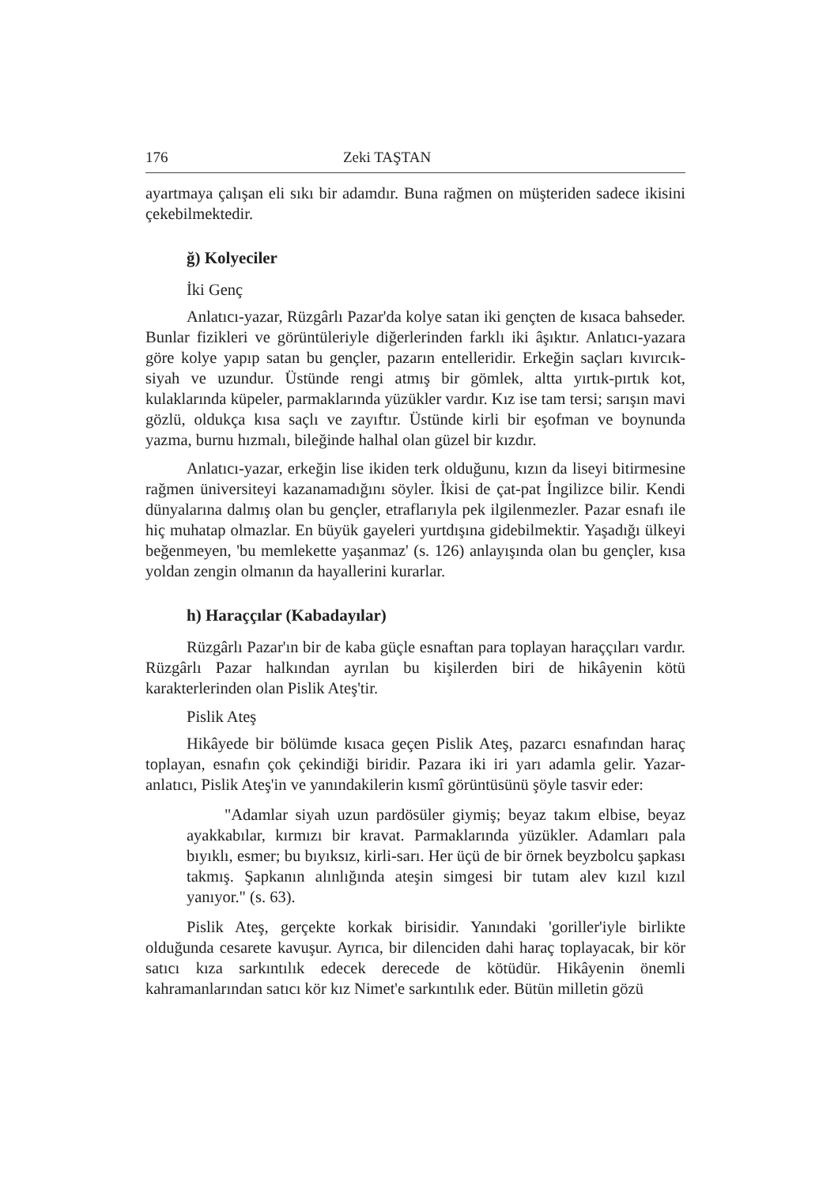176 Zeki TAŞTAN
ayartmaya çalışan eli sıkı bir adamdır. Buna rağmen on müşteriden sadece ikisini çekebilmektedir.
ğ) Kolyeciler
İki Genç
Anlatıcı-yazar, Rüzgârlı Pazar'da kolye satan iki gençten de kısaca bahseder. Bunlar fizikleri ve görüntüleriyle diğerlerinden farklı iki âşıktır. Anlatıcı-yazara göre kolye yapıp satan bu gençler, pazarın entelleridir. Erkeğin saçları kıvırcık-siyah ve uzundur. Üstünde rengi atmış bir gömlek, altta yırtık-pırtık kot, kulaklarında küpeler, parmaklarında yüzükler vardır. Kız ise tam tersi; sarışın mavi gözlü, oldukça kısa saçlı ve zayıftır. Üstünde kirli bir eşofman ve boynunda yazma, burnu hızmalı, bileğinde halhal olan güzel bir kızdır.
Anlatıcı-yazar, erkeğin lise ikiden terk olduğunu, kızın da liseyi bitirmesine rağmen üniversiteyi kazanamadığını söyler. İkisi de çat-pat İngilizce bilir. Kendi dünyalarına dalmış olan bu gençler, etraflarıyla pek ilgilenmezler. Pazar esnafı ile hiç muhatap olmazlar. En büyük gayeleri yurtdışına gidebilmektir. Yaşadığı ülkeyi beğenmeyen, 'bu memlekette yaşanmaz' (s. 126) anlayışında olan bu gençler, kısa yoldan zengin olmanın da hayallerini kurarlar.
h) Haraççılar (Kabadayılar)
Rüzgârlı Pazar'ın bir de kaba güçle esnaftan para toplayan haraççıları vardır. Rüzgârlı Pazar halkından ayrılan bu kişilerden biri de hikâyenin kötü karakterlerinden olan Pislik Ateş'tir.
Pislik Ateş
Hikâyede bir bölümde kısaca geçen Pislik Ateş, pazarcı esnafından haraç toplayan, esnafın çok çekindiği biridir. Pazara iki iri yarı adamla gelir. Yazar-anlatıcı, Pislik Ateş'in ve yanındakilerin kısmî görüntüsünü şöyle tasvir eder:
"Adamlar siyah uzun pardösüler giymiş; beyaz takım elbise, beyaz ayakkabılar, kırmızı bir kravat. Parmaklarında yüzükler. Adamları pala bıyıklı, esmer; bu bıyıksız, kirli-sarı. Her üçü de bir örnek beyzbolcu şapkası takmış. Şapkanın alınlığında ateşin simgesi bir tutam alev kızıl kızıl yanıyor." (s. 63).
Pislik Ateş, gerçekte korkak birisidir. Yanındaki 'goriller'iyle birlikte olduğunda cesarete kavuşur. Ayrıca, bir dilenciden dahi haraç toplayacak, bir kör satıcı kıza sarkıntılık edecek derecede de kötüdür. Hikâyenin önemli kahramanlarından satıcı kör kız Nimet'e sarkıntılık eder. Bütün milletin gözü